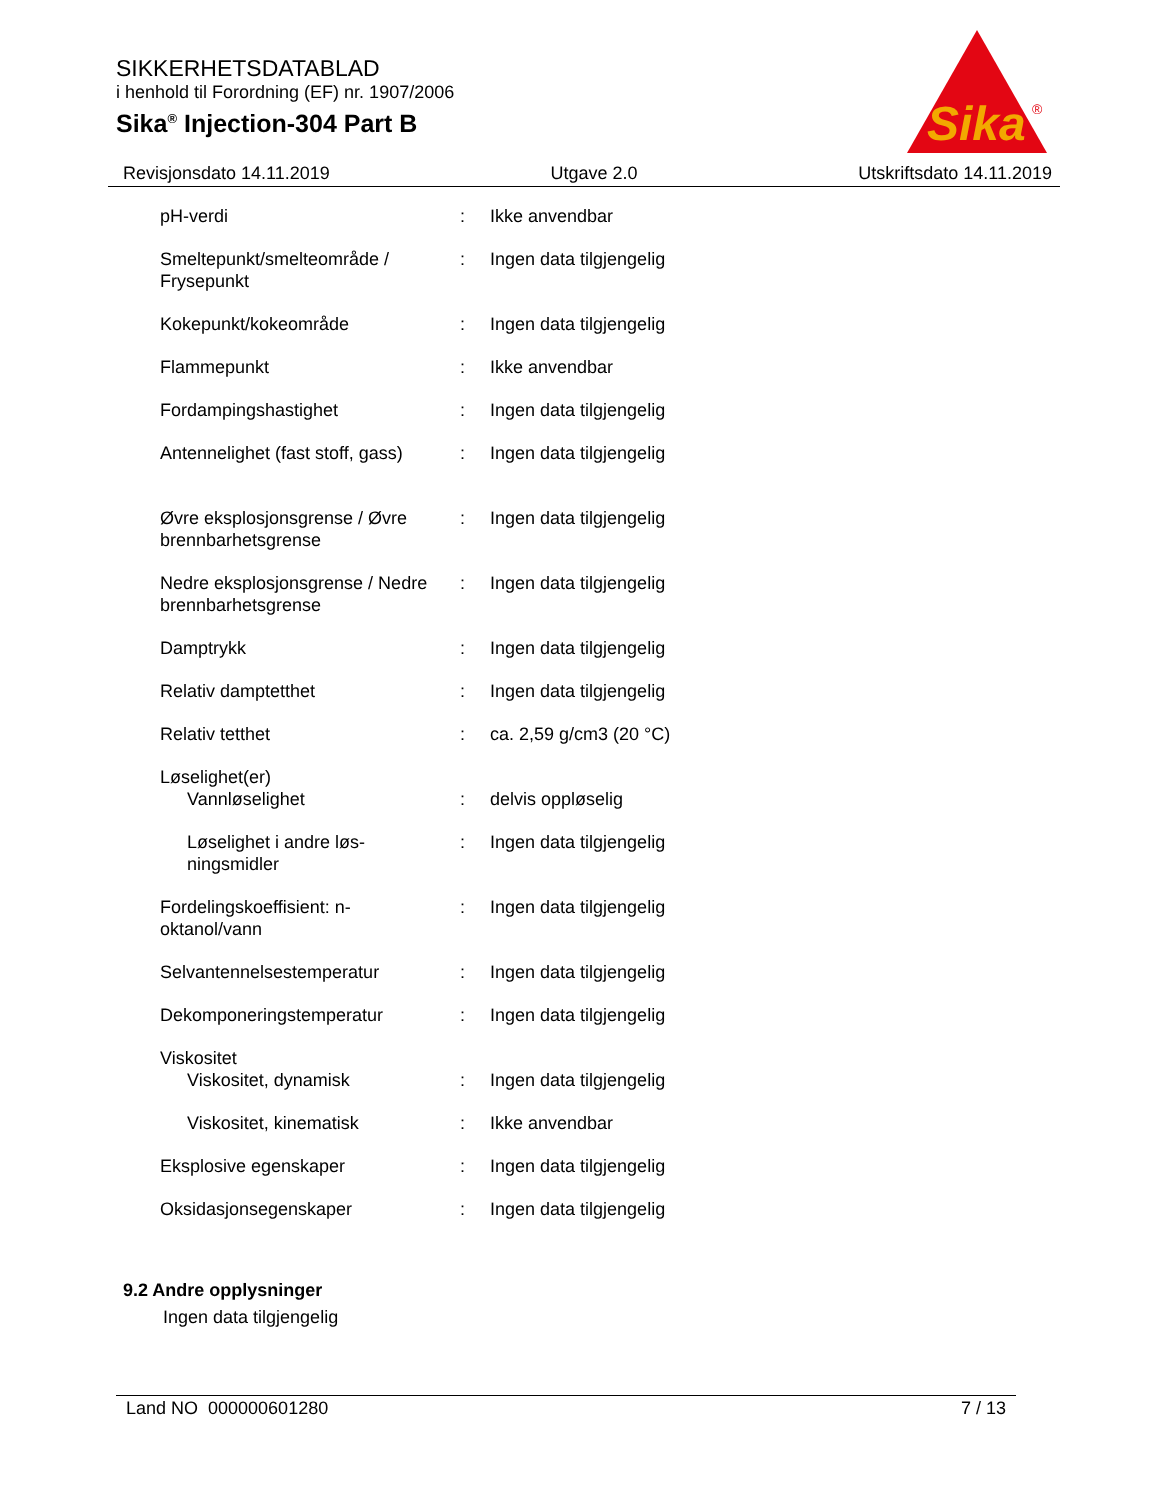SIKKERHETSDATABLAD
i henhold til Forordning (EF) nr. 1907/2006
Sika<sup>®</sup> Injection-304 Part B
Sika
®
Revisjonsdato 14.11.2019 Utgave 2.0 Utskriftsdato 14.11.2019
| pH-verdi | : | Ikke anvendbar |
| Smeltepunkt/smelteområde / Frysepunkt | : | Ingen data tilgjengelig |
| Kokepunkt/kokeområde | : | Ingen data tilgjengelig |
| Flammepunkt | : | Ikke anvendbar |
| Fordampingshastighet | : | Ingen data tilgjengelig |
| Antennelighet (fast stoff, gass) | : | Ingen data tilgjengelig |
| Øvre eksplosjonsgrense / Øvre brennbarhetsgrense | : | Ingen data tilgjengelig |
| Nedre eksplosjonsgrense / Nedre brennbarhetsgrense | : | Ingen data tilgjengelig |
| Damptrykk | : | Ingen data tilgjengelig |
| Relativ damptetthet | : | Ingen data tilgjengelig |
| Relativ tetthet | : | ca. 2,59 g/cm3 (20 °C) |
| Løselighet(er) | | |
| Vannløselighet | : | delvis oppløselig |
| Løselighet i andre løs-ningsmidler | : | Ingen data tilgjengelig |
| Fordelingskoeffisient: n-oktanol/vann | : | Ingen data tilgjengelig |
| Selvantennelsestemperatur | : | Ingen data tilgjengelig |
| Dekomponeringstemperatur | : | Ingen data tilgjengelig |
| Viskositet | | |
| Viskositet, dynamisk | : | Ingen data tilgjengelig |
| Viskositet, kinematisk | : | Ikke anvendbar |
| Eksplosive egenskaper | : | Ingen data tilgjengelig |
| Oksidasjonsegenskaper | : | Ingen data tilgjengelig |
9.2 Andre opplysninger
Ingen data tilgjengelig
Land NO 000000601280 7 / 13